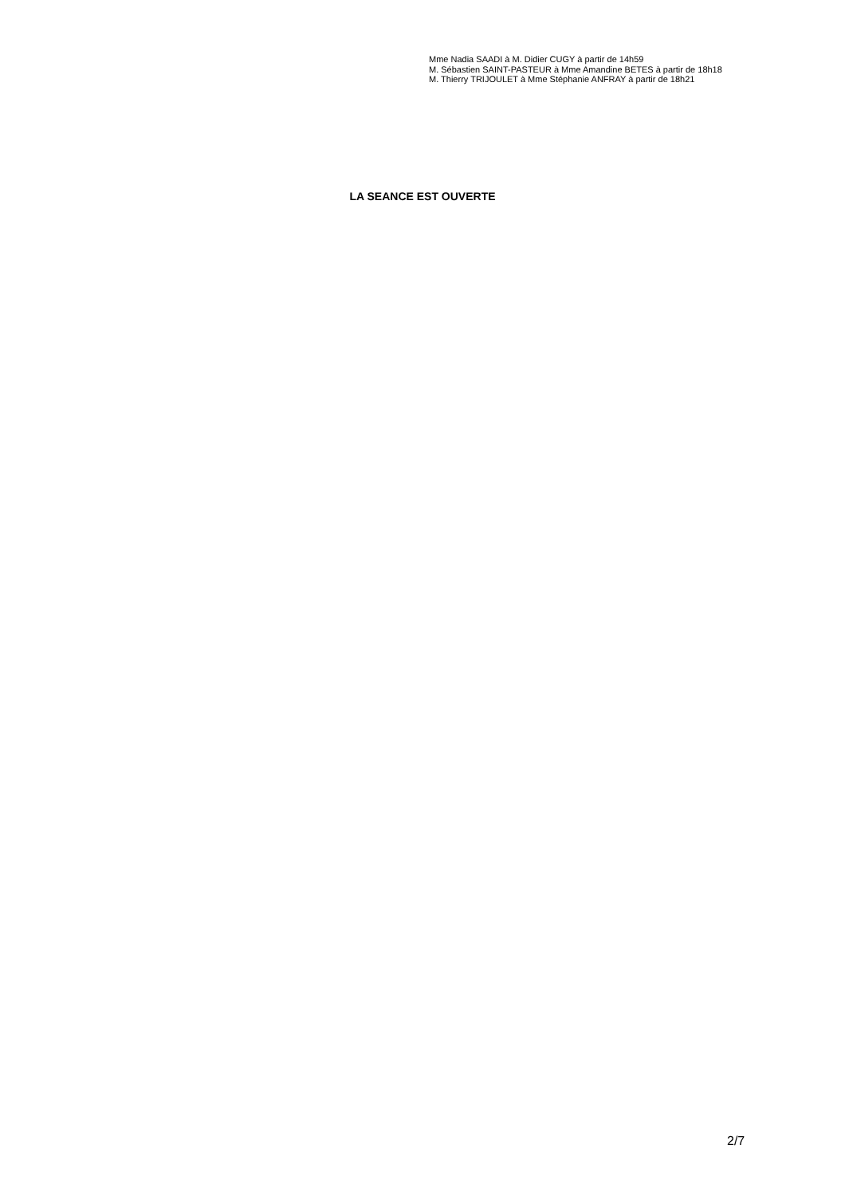Mme Nadia SAADI à M. Didier CUGY à partir de 14h59
M. Sébastien SAINT-PASTEUR à Mme Amandine BETES à partir de 18h18
M. Thierry TRIJOULET à Mme Stéphanie ANFRAY à partir de 18h21
LA SEANCE EST OUVERTE
2/7